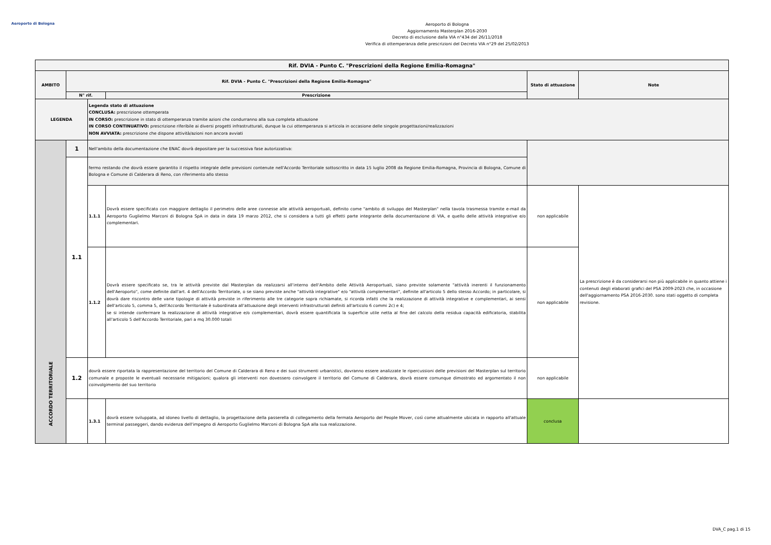Aeroporto di Bologna
Aeroporto di Bologna
Aggiornamento Masterplan 2016-2030
Decreto di esclusione dalla VIA n°434 del 26/11/2018
Verifica di ottemperanza delle prescrizioni del Decreto VIA n°29 del 25/02/2013
| Rif. DVIA - Punto C. "Prescrizioni della Regione Emilia-Romagna" | | | | | |
| --- | --- | --- | --- | --- | --- |
| AMBITO | Rif. DVIA - Punto C. "Prescrizioni della Regione Emilia-Romagna" | | | Stato di attuazione | Note |
| | N° rif. | | Prescrizione | | |
| LEGENDA | | Legenda stato di attuazione CONCLUSA: prescrizione ottemperata IN CORSO: prescrizione in stato di ottemperanza tramite azioni che condurranno alla sua completa attuazione IN CORSO CONTINUATIVO: prescrizione riferibile ai diversi progetti infrastrutturali, dunque la cui ottemperanza si articola in occasione delle singole progettazioni/realizzazioni NON AVVIATA: prescrizione che dispone attività/azioni non ancora avviati | | | |
| ACCORDO TERRITORIALE | 1 | Nell'ambito della documentazione che ENAC dovrà depositare per la successiva fase autorizzativa: | | | |
| | 1.1 | fermo restando che dovrà essere garantito il rispetto integrale delle previsioni contenute nell'Accordo Territoriale sottoscritto in data 15 luglio 2008 da Regione Emilia-Romagna, Provincia di Bologna, Comune di Bologna e Comune di Calderara di Reno, con riferimento allo stesso | | | |
| | | 1.1.1 | Dovrà essere specificato con maggiore dettaglio il perimetro delle aree connesse alle attività aeroportuali, definito come "ambito di sviluppo del Masterplan" nella tavola trasmessa tramite e-mail da Aeroporto Guglielmo Marconi di Bologna SpA in data in data 19 marzo 2012, che si considera a tutti gli effetti parte integrante della documentazione di VIA, e quello delle attività integrative e/o complementari. | non applicabile | La prescrizione è da considerarsi non più applicabile in quanto attiene i contenuti degli elaborati grafici del PSA 2009-2023 che, in occasione dell'aggiornamento PSA 2016-2030. sono stati oggetto di completa revisione. |
| | | 1.1.2 | Dovrà essere specificato se, tra le attività previste dal Masterplan da realizzarsi all'interno dell'Ambito delle Attività Aeroportuali, siano previste solamente "attività inerenti il funzionamento dell'Aeroporto", come definite dall'art. 4 dell'Accordo Territoriale, o se siano previste anche "attività integrative" e/o "attività complementari", definite all'articolo 5 dello stesso Accordo; in particolare, si dovrà dare riscontro delle varie tipologie di attività previste in riferimento alle tre categorie sopra richiamate, si ricorda infatti che la realizzazione di attività integrative e complementari, ai sensi dell'articolo 5, comma 5, dell'Accordo Territoriale è subordinata all'attuazione degli interventi infrastrutturali definiti all'articolo 6 commi 2c) e 4; se si intende confermare la realizzazione di attività integrative e/o complementari, dovrà essere quantificata la superficie utile netta al fine del calcolo della residua capacità edificatoria, stabilita all'articolo 5 dell'Accordo Territoriale, pari a mq 30.000 totali | non applicabile | |
| | 1.2 | dovrà essere riportata la rappresentazione del territorio del Comune di Calderara di Reno e dei suoi strumenti urbanistici, dovranno essere analizzate le ripercussioni delle previsioni del Masterplan sul territorio comunale e proposte le eventuali necessarie mitigazioni; qualora gli interventi non dovessero coinvolgere il territorio del Comune di Calderara, dovrà essere comunque dimostrato ed argomentato il non coinvolgimento del suo territorio | | non applicabile | |
| | | 1.3.1 | dovrà essere sviluppata, ad idoneo livello di dettaglio, la progettazione della passerella di collegamento della fermata Aeroporto del People Mover, così come attualmente ubicata in rapporto all'attuale terminal passeggeri, dando evidenza dell'impegno di Aeroporto Guglielmo Marconi di Bologna SpA alla sua realizzazione. | conclusa | |
DVA_C pag.1 di 15